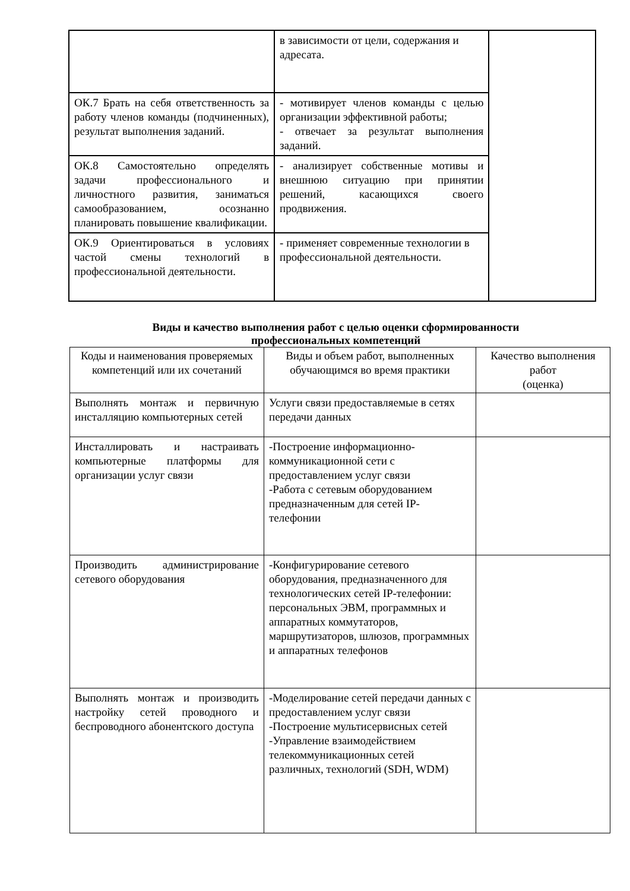| | в зависимости от цели, содержания и адресата. | |
| ОК.7 Брать на себя ответственность за работу членов команды (подчиненных), результат выполнения заданий. | - мотивирует членов команды с целью организации эффективной работы; - отвечает за результат выполнения заданий. | |
| ОК.8 Самостоятельно определять задачи профессионального и личностного развития, заниматься самообразованием, осознанно планировать повышение квалификации. | - анализирует собственные мотивы и внешнюю ситуацию при принятии решений, касающихся своего продвижения. | |
| ОК.9 Ориентироваться в условиях частой смены технологий в профессиональной деятельности. | - применяет современные технологии в профессиональной деятельности. | |
Виды и качество выполнения работ с целью оценки сформированности
профессиональных компетенций
| Коды и наименования проверяемых компетенций или их сочетаний | Виды и объем работ, выполненных обучающимся во время практики | Качество выполнения работ (оценка) |
| --- | --- | --- |
| Выполнять монтаж и первичную инсталляцию компьютерных сетей | Услуги связи предоставляемые в сетях передачи данных | |
| Инсталлировать и настраивать компьютерные платформы для организации услуг связи | -Построение информационно-коммуникационной сети с предоставлением услуг связи -Работа с сетевым оборудованием предназначенным для сетей IP-телефонии | |
| Производить администрирование сетевого оборудования | -Конфигурирование сетевого оборудования, предназначенного для технологических сетей IP-телефонии: персональных ЭВМ, программных и аппаратных коммутаторов, маршрутизаторов, шлюзов, программных и аппаратных телефонов | |
| Выполнять монтаж и производить настройку сетей проводного и беспроводного абонентского доступа | -Моделирование сетей передачи данных с предоставлением услуг связи -Построение мультисервисных сетей -Управление взаимодействием телекоммуникационных сетей различных, технологий (SDH, WDM) | |